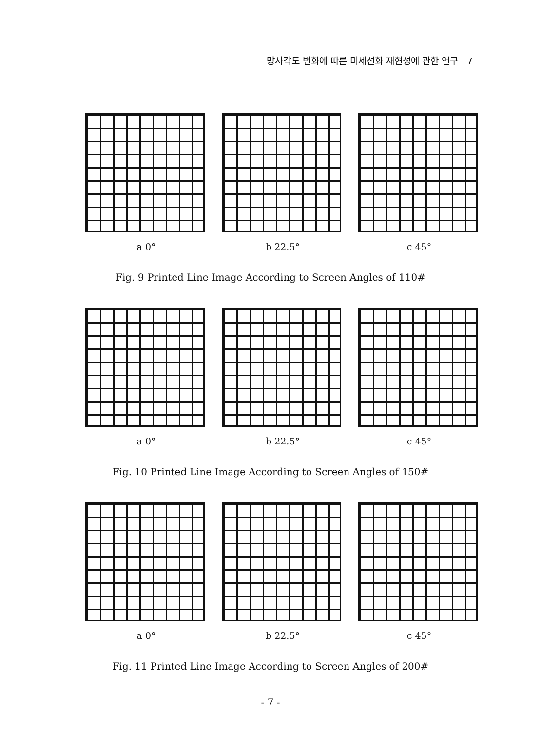망사각도 변화에 따른 미세선화 재현성에 관한 연구 7
a 0° b 22.5° c 45°
Fig. 9 Printed Line Image According to Screen Angles of 110#
a 0° b 22.5° c 45°
Fig. 10 Printed Line Image According to Screen Angles of 150#
a 0° b 22.5° c 45°
Fig. 11 Printed Line Image According to Screen Angles of 200#
- 7 -